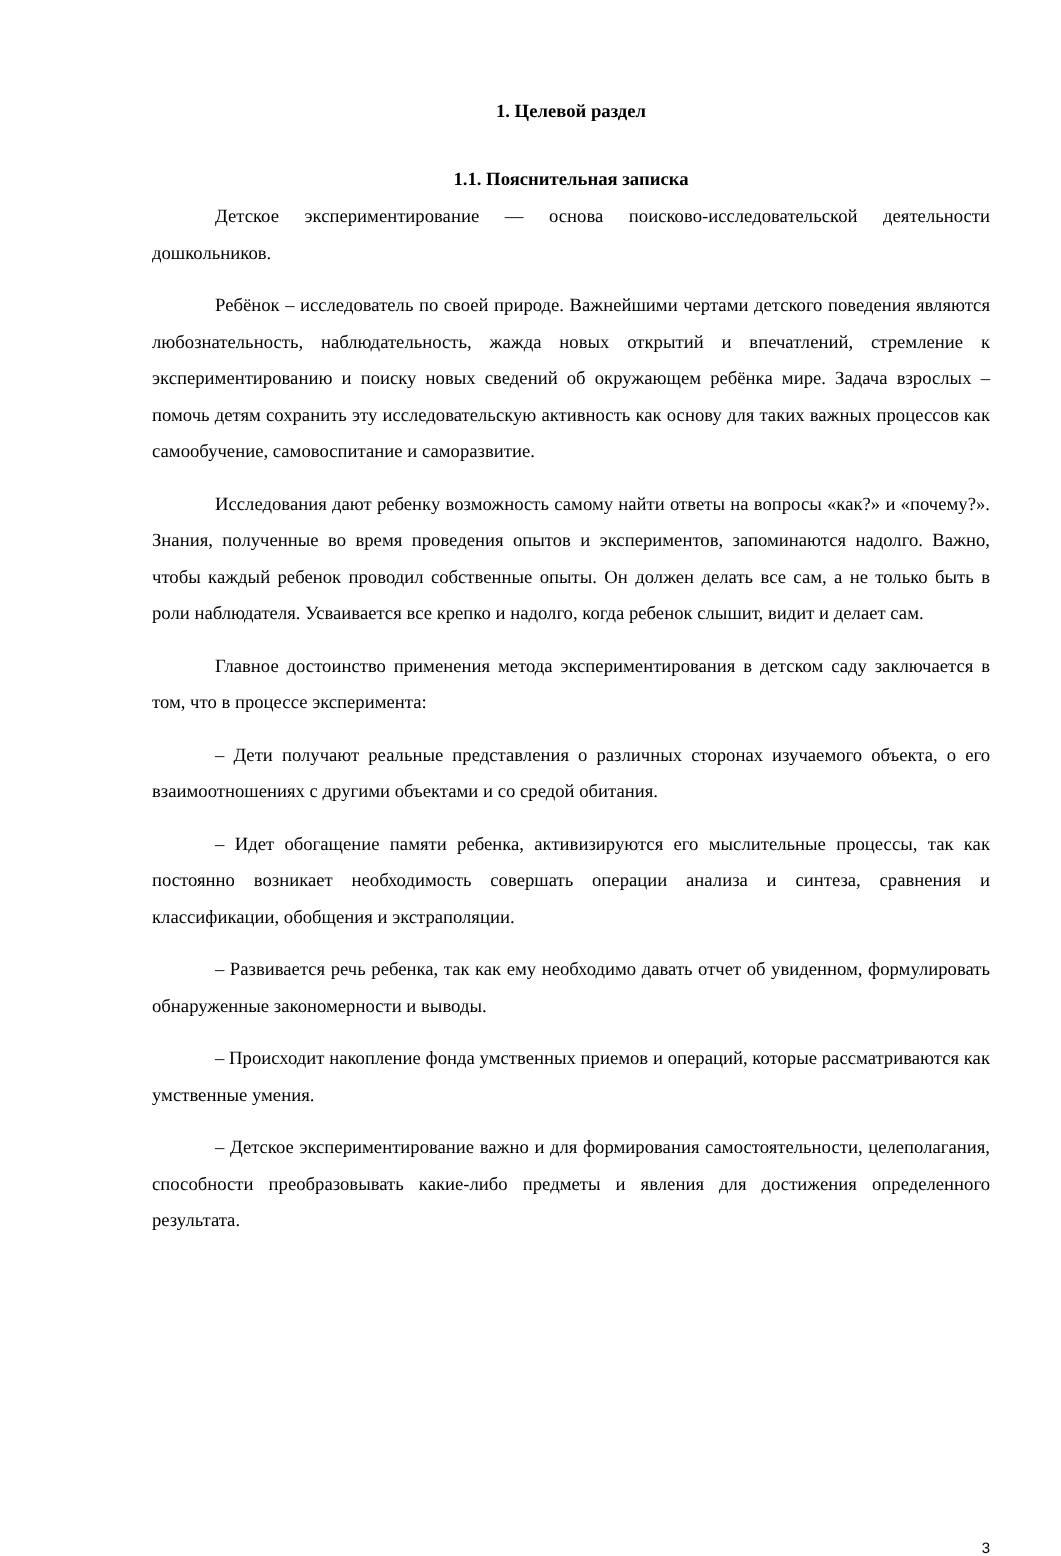1. Целевой раздел
1.1. Пояснительная записка
Детское экспериментирование — основа поисково-исследовательской деятельности дошкольников.
Ребёнок – исследователь по своей природе. Важнейшими чертами детского поведения являются любознательность, наблюдательность, жажда новых открытий и впечатлений, стремление к экспериментированию и поиску новых сведений об окружающем ребёнка мире. Задача взрослых – помочь детям сохранить эту исследовательскую активность как основу для таких важных процессов как самообучение, самовоспитание и саморазвитие.
Исследования дают ребенку возможность самому найти ответы на вопросы «как?» и «почему?». Знания, полученные во время проведения опытов и экспериментов, запоминаются надолго. Важно, чтобы каждый ребенок проводил собственные опыты. Он должен делать все сам, а не только быть в роли наблюдателя. Усваивается все крепко и надолго, когда ребенок слышит, видит и делает сам.
Главное достоинство применения метода экспериментирования в детском саду заключается в том, что в процессе эксперимента:
– Дети получают реальные представления о различных сторонах изучаемого объекта, о его взаимоотношениях с другими объектами и со средой обитания.
– Идет обогащение памяти ребенка, активизируются его мыслительные процессы, так как постоянно возникает необходимость совершать операции анализа и синтеза, сравнения и классификации, обобщения и экстраполяции.
– Развивается речь ребенка, так как ему необходимо давать отчет об увиденном, формулировать обнаруженные закономерности и выводы.
– Происходит накопление фонда умственных приемов и операций, которые рассматриваются как умственные умения.
– Детское экспериментирование важно и для формирования самостоятельности, целеполагания, способности преобразовывать какие-либо предметы и явления для достижения определенного результата.
3